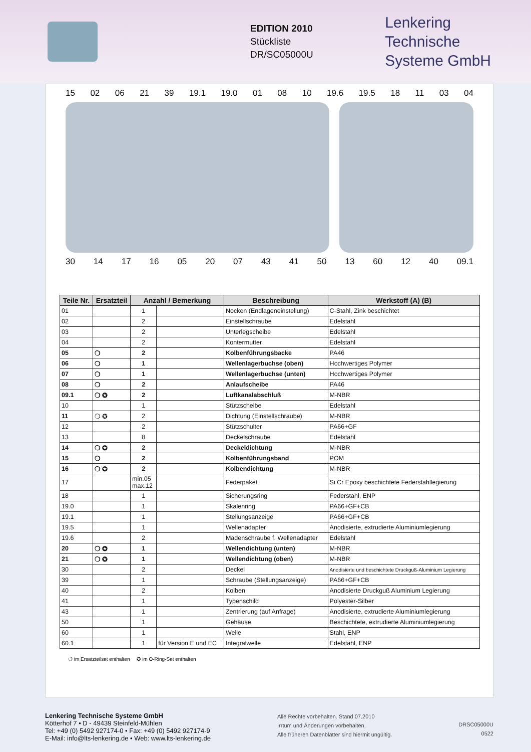EDITION 2010
Stückliste
DR/SC05000U
Lenkering
Technische
Systeme GmbH
15 02 06 21 39 19.1 19.0 01 08 10 19.6 19.5 18 11 03 04
30 14 17 16 05 20 07 43 41 50 13 60 12 40 09.1
| Teile Nr. | Ersatzteil | Anzahl / Bemerkung | | Beschreibung | Werkstoff (A) (B) |
| --- | --- | --- | --- | --- | --- |
| 01 | | 1 | | Nocken (Endlageneinstellung) | C-Stahl, Zink beschichtet |
| 02 | | 2 | | Einstellschraube | Edelstahl |
| 03 | | 2 | | Unterlegscheibe | Edelstahl |
| 04 | | 2 | | Kontermutter | Edelstahl |
| 05 | ❍ | 2 | | Kolbenführungsbacke | PA46 |
| 06 | ❍ | 1 | | Wellenlagerbuchse (oben) | Hochwertiges Polymer |
| 07 | ❍ | 1 | | Wellenlagerbuchse (unten) | Hochwertiges Polymer |
| 08 | ❍ | 2 | | Anlaufscheibe | PA46 |
| 09.1 | ❍ ✪ | 2 | | Luftkanalabschluß | M-NBR |
| 10 | | 1 | | Stützscheibe | Edelstahl |
| 11 | ❍ ✪ | 2 | | Dichtung (Einstellschraube) | M-NBR |
| 12 | | 2 | | Stützschulter | PA66+GF |
| 13 | | 8 | | Deckelschraube | Edelstahl |
| 14 | ❍ ✪ | 2 | | Deckeldichtung | M-NBR |
| 15 | ❍ | 2 | | Kolbenführungsband | POM |
| 16 | ❍ ✪ | 2 | | Kolbendichtung | M-NBR |
| 17 | | min.05 max.12 | | Federpaket | Si Cr Epoxy beschichtete Federstahllegierung |
| 18 | | 1 | | Sicherungsring | Federstahl, ENP |
| 19.0 | | 1 | | Skalenring | PA66+GF+CB |
| 19.1 | | 1 | | Stellungsanzeige | PA66+GF+CB |
| 19.5 | | 1 | | Wellenadapter | Anodisierte, extrudierte Aluminiumlegierung |
| 19.6 | | 2 | | Madenschraube f. Wellenadapter | Edelstahl |
| 20 | ❍ ✪ | 1 | | Wellendichtung (unten) | M-NBR |
| 21 | ❍ ✪ | 1 | | Wellendichtung (oben) | M-NBR |
| 30 | | 2 | | Deckel | Anodisierte und beschichtete Druckguß-Aluminium Legierung |
| 39 | | 1 | | Schraube (Stellungsanzeige) | PA66+GF+CB |
| 40 | | 2 | | Kolben | Anodisierte Druckguß Aluminium Legierung |
| 41 | | 1 | | Typenschild | Polyester-Silber |
| 43 | | 1 | | Zentrierung (auf Anfrage) | Anodisierte, extrudierte Aluminiumlegierung |
| 50 | | 1 | | Gehäuse | Beschichtete, extrudierte Aluminiumlegierung |
| 60 | | 1 | | Welle | Stahl, ENP |
| 60.1 | | 1 | für Version E und EC | Integralwelle | Edelstahl, ENP |
❍ im Ersatzteilset enthalten ✪ im O-Ring-Set enthalten
Lenkering Technische Systeme GmbH
Kötterhof 7 • D - 49439 Steinfeld-Mühlen
Tel: +49 (0) 5492 927174-0 • Fax: +49 (0) 5492 927174-9
E-Mail: info@lts-lenkering.de • Web: www.lts-lenkering.de
Alle Rechte vorbehalten. Stand 07.2010
Irrtum und Änderungen vorbehalten.
Alle früheren Datenblätter sind hiermit ungültig.
DRSC05000U
0522